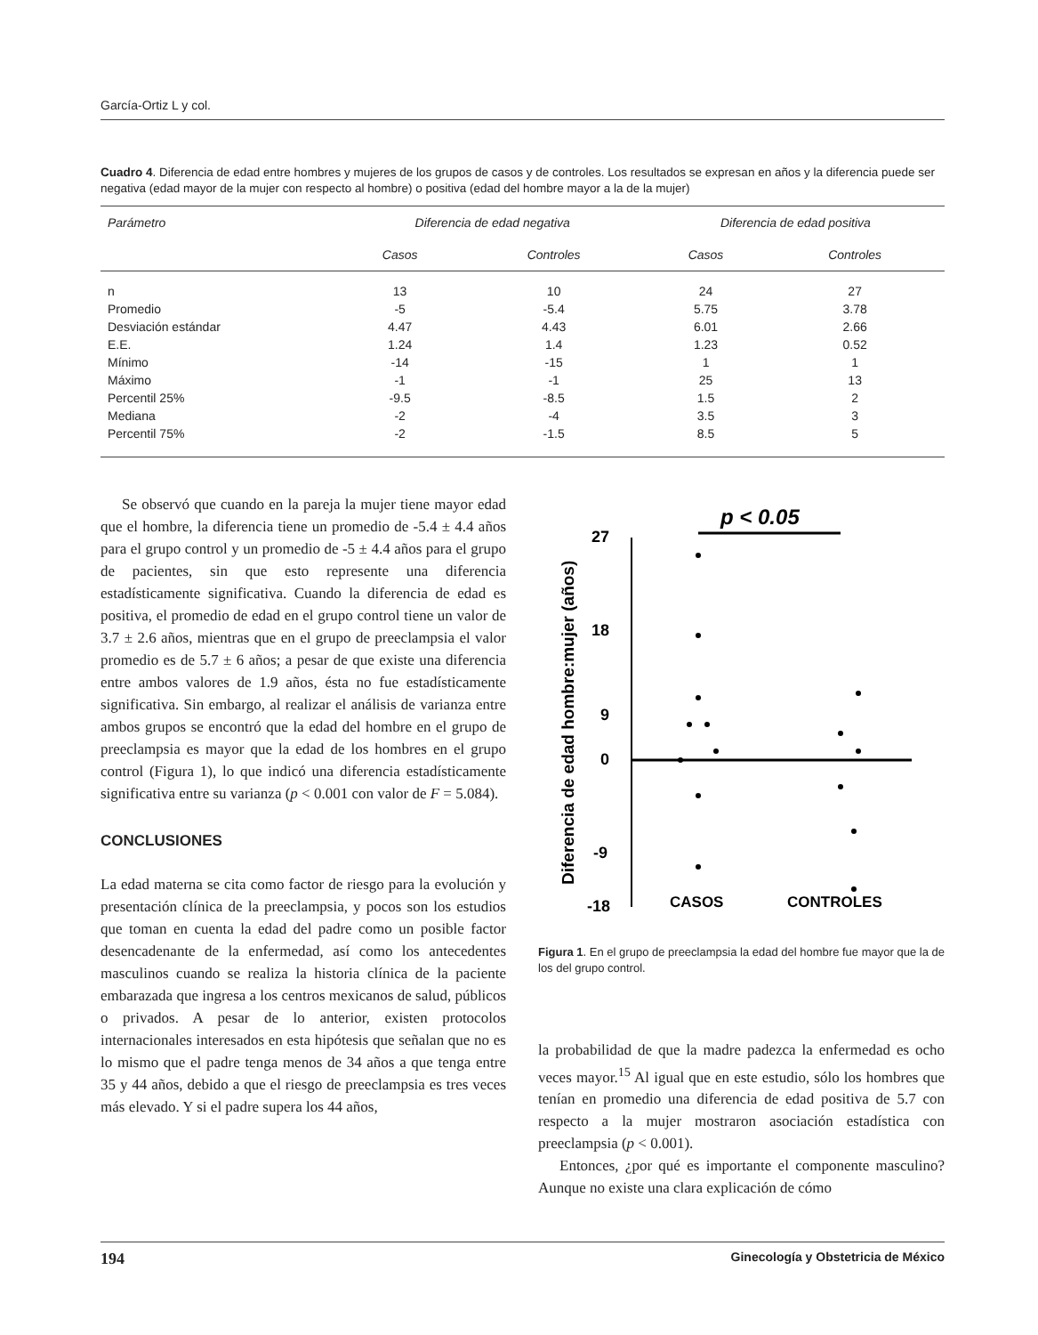García-Ortiz L y col.
Cuadro 4. Diferencia de edad entre hombres y mujeres de los grupos de casos y de controles. Los resultados se expresan en años y la diferencia puede ser negativa (edad mayor de la mujer con respecto al hombre) o positiva (edad del hombre mayor a la de la mujer)
| Parámetro | Diferencia de edad negativa | | Diferencia de edad positiva | |
| --- | --- | --- | --- | --- |
| | Casos | Controles | Casos | Controles |
| n | 13 | 10 | 24 | 27 |
| Promedio | -5 | -5.4 | 5.75 | 3.78 |
| Desviación estándar | 4.47 | 4.43 | 6.01 | 2.66 |
| E.E. | 1.24 | 1.4 | 1.23 | 0.52 |
| Mínimo | -14 | -15 | 1 | 1 |
| Máximo | -1 | -1 | 25 | 13 |
| Percentil 25% | -9.5 | -8.5 | 1.5 | 2 |
| Mediana | -2 | -4 | 3.5 | 3 |
| Percentil 75% | -2 | -1.5 | 8.5 | 5 |
Se observó que cuando en la pareja la mujer tiene mayor edad que el hombre, la diferencia tiene un promedio de -5.4 ± 4.4 años para el grupo control y un promedio de -5 ± 4.4 años para el grupo de pacientes, sin que esto represente una diferencia estadísticamente significativa. Cuando la diferencia de edad es positiva, el promedio de edad en el grupo control tiene un valor de 3.7 ± 2.6 años, mientras que en el grupo de preeclampsia el valor promedio es de 5.7 ± 6 años; a pesar de que existe una diferencia entre ambos valores de 1.9 años, ésta no fue estadísticamente significativa. Sin embargo, al realizar el análisis de varianza entre ambos grupos se encontró que la edad del hombre en el grupo de preeclampsia es mayor que la edad de los hombres en el grupo control (Figura 1), lo que indicó una diferencia estadísticamente significativa entre su varianza (p < 0.001 con valor de F = 5.084).
CONCLUSIONES
La edad materna se cita como factor de riesgo para la evolución y presentación clínica de la preeclampsia, y pocos son los estudios que toman en cuenta la edad del padre como un posible factor desencadenante de la enfermedad, así como los antecedentes masculinos cuando se realiza la historia clínica de la paciente embarazada que ingresa a los centros mexicanos de salud, públicos o privados. A pesar de lo anterior, existen protocolos internacionales interesados en esta hipótesis que señalan que no es lo mismo que el padre tenga menos de 34 años a que tenga entre 35 y 44 años, debido a que el riesgo de preeclampsia es tres veces más elevado. Y si el padre supera los 44 años,
p < 0.05
27
18
9
0
-9
-18
CASOS
CONTROLES
Diferencia de edad hombre:mujer (años)
Figura 1. En el grupo de preeclampsia la edad del hombre fue mayor que la de los del grupo control.
la probabilidad de que la madre padezca la enfermedad es ocho veces mayor.<sup>15</sup> Al igual que en este estudio, sólo los hombres que tenían en promedio una diferencia de edad positiva de 5.7 con respecto a la mujer mostraron asociación estadística con preeclampsia (p < 0.001).
Entonces, ¿por qué es importante el componente masculino? Aunque no existe una clara explicación de cómo
194 Ginecología y Obstetricia de México